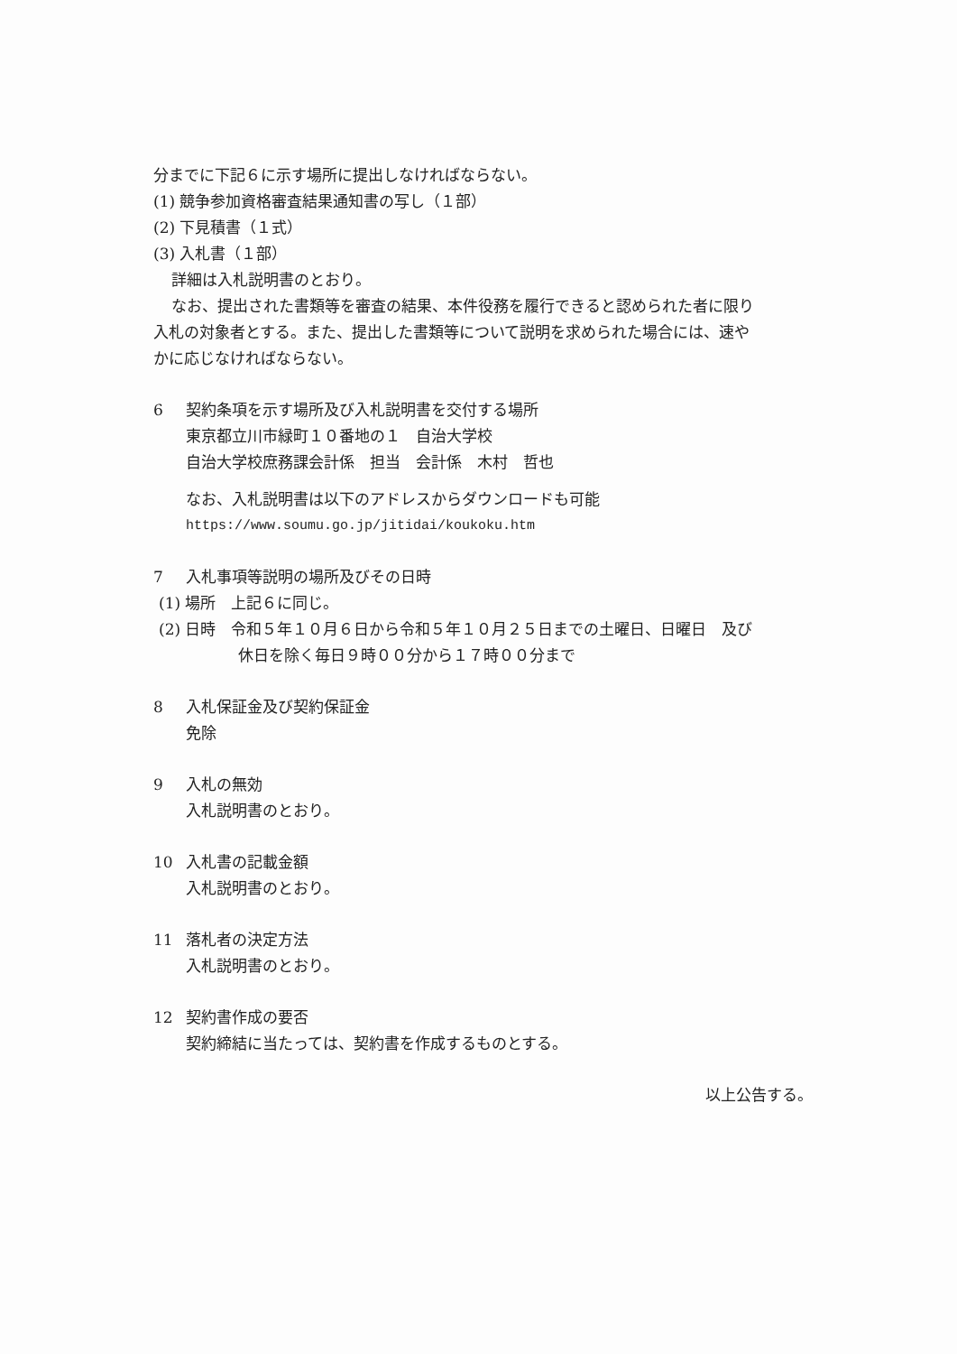分までに下記６に示す場所に提出しなければならない。
(1) 競争参加資格審査結果通知書の写し（１部）
(2) 下見積書（１式）
(3) 入札書（１部）
詳細は入札説明書のとおり。
なお、提出された書類等を審査の結果、本件役務を履行できると認められた者に限り
入札の対象者とする。また、提出した書類等について説明を求められた場合には、速や
かに応じなければならない。
6 契約条項を示す場所及び入札説明書を交付する場所
東京都立川市緑町１０番地の１　自治大学校
自治大学校庶務課会計係　担当　会計係　木村　哲也
なお、入札説明書は以下のアドレスからダウンロードも可能
https://www.soumu.go.jp/jitidai/koukoku.htm
7 入札事項等説明の場所及びその日時
(1) 場所　上記６に同じ。
(2) 日時　令和５年１０月６日から令和５年１０月２５日までの土曜日、日曜日　及び
休日を除く毎日９時００分から１７時００分まで
8 入札保証金及び契約保証金
免除
9 入札の無効
入札説明書のとおり。
10 入札書の記載金額
入札説明書のとおり。
11 落札者の決定方法
入札説明書のとおり。
12 契約書作成の要否
契約締結に当たっては、契約書を作成するものとする。
以上公告する。